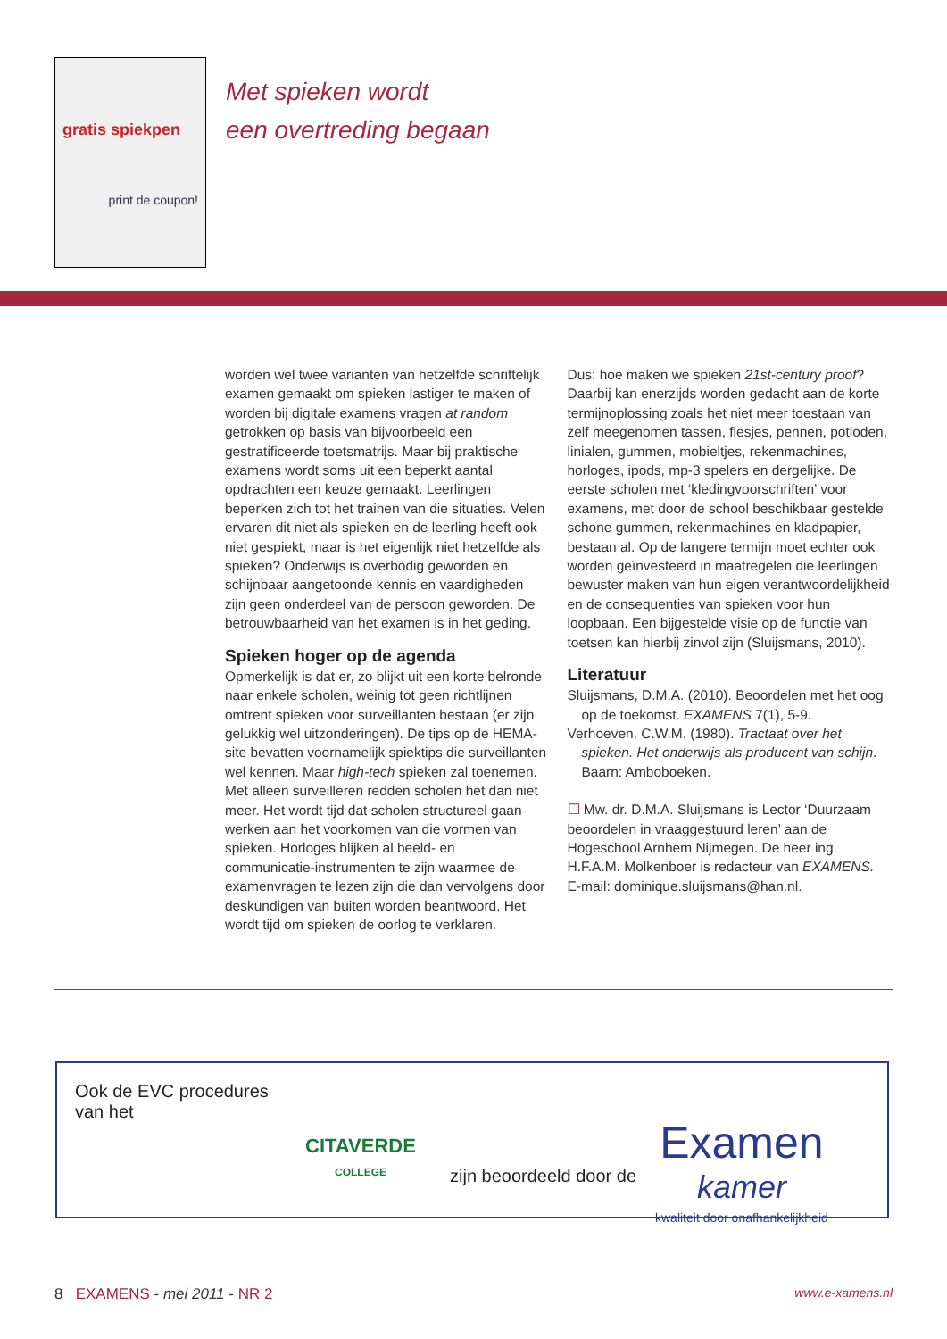gratis spiekpen
print de coupon!
Met spieken wordt
een overtreding begaan
worden wel twee varianten van hetzelfde schriftelijk examen gemaakt om spieken lastiger te maken of worden bij digitale examens vragen at random getrokken op basis van bijvoorbeeld een gestratificeerde toetsmatrijs. Maar bij praktische examens wordt soms uit een beperkt aantal opdrachten een keuze gemaakt. Leerlingen beperken zich tot het trainen van die situaties. Velen ervaren dit niet als spieken en de leerling heeft ook niet gespiekt, maar is het eigenlijk niet hetzelfde als spieken? Onderwijs is overbodig geworden en schijnbaar aangetoonde kennis en vaardigheden zijn geen onderdeel van de persoon geworden. De betrouwbaarheid van het examen is in het geding.
Spieken hoger op de agenda
Opmerkelijk is dat er, zo blijkt uit een korte belronde naar enkele scholen, weinig tot geen richtlijnen omtrent spieken voor surveillanten bestaan (er zijn gelukkig wel uitzonderingen). De tips op de HEMA-site bevatten voornamelijk spiektips die surveillanten wel kennen. Maar high-tech spieken zal toenemen. Met alleen surveilleren redden scholen het dan niet meer. Het wordt tijd dat scholen structureel gaan werken aan het voorkomen van die vormen van spieken. Horloges blijken al beeld- en communicatie-instrumenten te zijn waarmee de examenvragen te lezen zijn die dan vervolgens door deskundigen van buiten worden beantwoord. Het wordt tijd om spieken de oorlog te verklaren.
Dus: hoe maken we spieken 21st-century proof? Daarbij kan enerzijds worden gedacht aan de korte termijnoplossing zoals het niet meer toestaan van zelf meegenomen tassen, flesjes, pennen, potloden, linialen, gummen, mobieltjes, rekenmachines, horloges, ipods, mp-3 spelers en dergelijke. De eerste scholen met ‘kledingvoorschriften’ voor examens, met door de school beschikbaar gestelde schone gummen, rekenmachines en kladpapier, bestaan al. Op de langere termijn moet echter ook worden geïnvesteerd in maatregelen die leerlingen bewuster maken van hun eigen verantwoordelijkheid en de consequenties van spieken voor hun loopbaan. Een bijgestelde visie op de functie van toetsen kan hierbij zinvol zijn (Sluijsmans, 2010).
Literatuur
Sluijsmans, D.M.A. (2010). Beoordelen met het oog op de toekomst. EXAMENS 7(1), 5-9.
Verhoeven, C.W.M. (1980). Tractaat over het spieken. Het onderwijs als producent van schijn. Baarn: Amboboeken.
☐ Mw. dr. D.M.A. Sluijsmans is Lector ‘Duurzaam beoordelen in vraaggestuurd leren’ aan de Hogeschool Arnhem Nijmegen. De heer ing. H.F.A.M. Molkenboer is redacteur van EXAMENS. E-mail: dominique.sluijsmans@han.nl.
Ook de EVC procedures van het
CITAVERDE
COLLEGE
zijn beoordeeld door de
Examen
kamer
kwaliteit door onafhankelijkheid
8 EXAMENS - mei 2011 - NR 2
www.e-xamens.nl